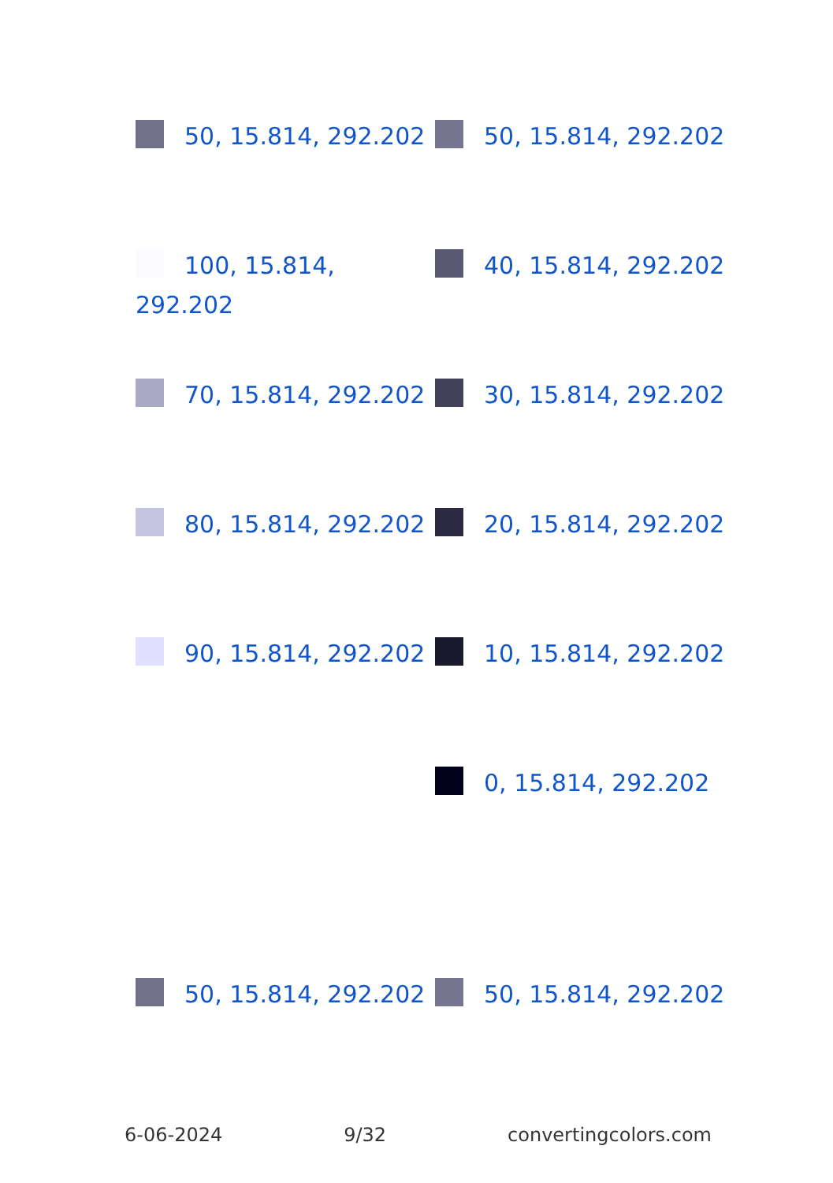50, 15.814, 292.202 50, 15.814, 292.202
100, 15.814, 292.202 40, 15.814, 292.202
70, 15.814, 292.202 30, 15.814, 292.202
80, 15.814, 292.202 20, 15.814, 292.202
90, 15.814, 292.202 10, 15.814, 292.202
0, 15.814, 292.202
50, 15.814, 292.202 50, 15.814, 292.202
6-06-2024 9/32 convertingcolors.com